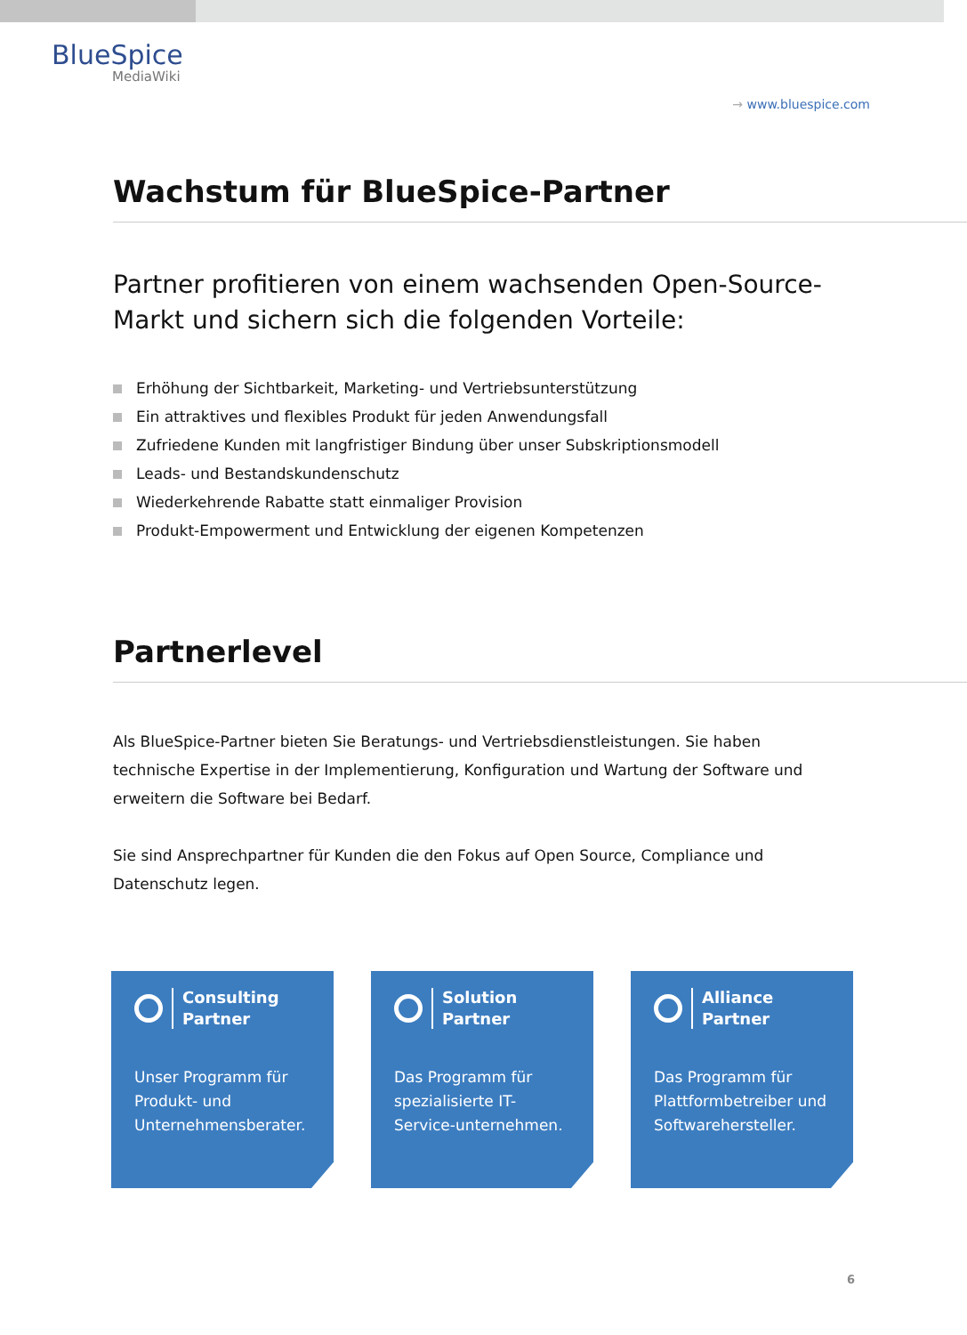BlueSpice
MediaWiki
→ www.bluespice.com
Wachstum für BlueSpice-Partner
Partner profitieren von einem wachsenden Open-Source-Markt und sichern sich die folgenden Vorteile:
Erhöhung der Sichtbarkeit, Marketing- und Vertriebsunterstützung
Ein attraktives und flexibles Produkt für jeden Anwendungsfall
Zufriedene Kunden mit langfristiger Bindung über unser Subskriptionsmodell
Leads- und Bestandskundenschutz
Wiederkehrende Rabatte statt einmaliger Provision
Produkt-Empowerment und Entwicklung der eigenen Kompetenzen
Partnerlevel
Als BlueSpice-Partner bieten Sie Beratungs- und Vertriebsdienstleistungen. Sie haben technische Expertise in der Implementierung, Konfiguration und Wartung der Software und erweitern die Software bei Bedarf.
Sie sind Ansprechpartner für Kunden die den Fokus auf Open Source, Compliance und Datenschutz legen.
Consulting
Partner
Unser Programm für Produkt- und Unternehmensberater.
Solution
Partner
Das Programm für spezialisierte IT-Service-unternehmen.
Alliance
Partner
Das Programm für Plattformbetreiber und Softwarehersteller.
6